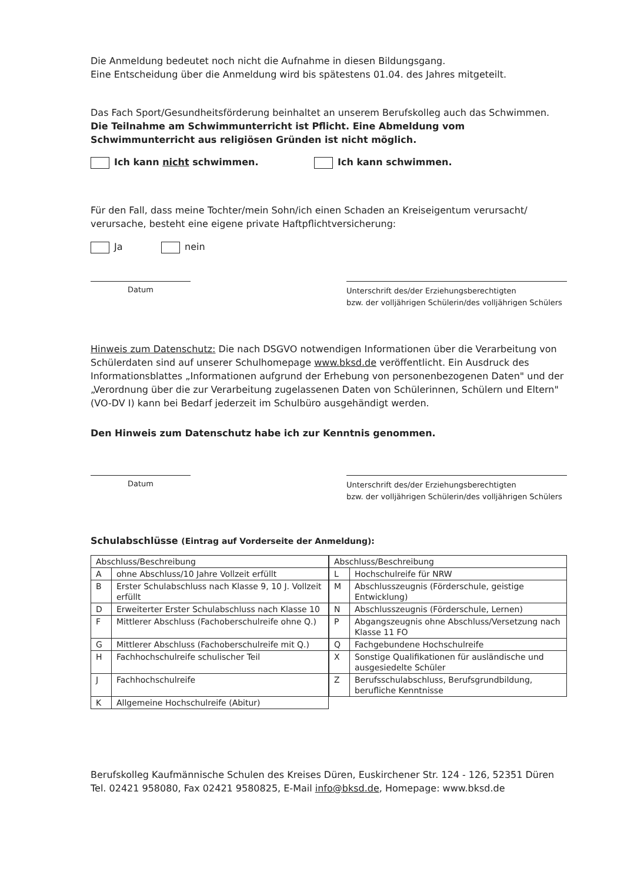Die Anmeldung bedeutet noch nicht die Aufnahme in diesen Bildungsgang.
Eine Entscheidung über die Anmeldung wird bis spätestens 01.04. des Jahres mitgeteilt.
Das Fach Sport/Gesundheitsförderung beinhaltet an unserem Berufskolleg auch das Schwimmen. Die Teilnahme am Schwimmunterricht ist Pflicht. Eine Abmeldung vom Schwimmunterricht aus religiösen Gründen ist nicht möglich.
Ich kann nicht schwimmen. Ich kann schwimmen.
Für den Fall, dass meine Tochter/mein Sohn/ich einen Schaden an Kreiseigentum verursacht/ verursache, besteht eine eigene private Haftpflichtversicherung:
Ja nein
Datum
Unterschrift des/der Erziehungsberechtigten
bzw. der volljährigen Schülerin/des volljährigen Schülers
Hinweis zum Datenschutz: Die nach DSGVO notwendigen Informationen über die Verarbeitung von Schülerdaten sind auf unserer Schulhomepage www.bksd.de veröffentlicht. Ein Ausdruck des Informationsblattes „Informationen aufgrund der Erhebung von personenbezogenen Daten" und der „Verordnung über die zur Verarbeitung zugelassenen Daten von Schülerinnen, Schülern und Eltern" (VO-DV I) kann bei Bedarf jederzeit im Schulbüro ausgehändigt werden.
Den Hinweis zum Datenschutz habe ich zur Kenntnis genommen.
Datum
Unterschrift des/der Erziehungsberechtigten
bzw. der volljährigen Schülerin/des volljährigen Schülers
Schulabschlüsse (Eintrag auf Vorderseite der Anmeldung):
| Abschluss/Beschreibung | |
| --- | --- |
| A | ohne Abschluss/10 Jahre Vollzeit erfüllt |
| B | Erster Schulabschluss nach Klasse 9, 10 J. Vollzeit erfüllt |
| D | Erweiterter Erster Schulabschluss nach Klasse 10 |
| F | Mittlerer Abschluss (Fachoberschulreife ohne Q.) |
| G | Mittlerer Abschluss (Fachoberschulreife mit Q.) |
| H | Fachhochschulreife schulischer Teil |
| J | Fachhochschulreife |
| K | Allgemeine Hochschulreife (Abitur) |
| Abschluss/Beschreibung | |
| --- | --- |
| L | Hochschulreife für NRW |
| M | Abschlusszeugnis (Förderschule, geistige Entwicklung) |
| N | Abschlusszeugnis (Förderschule, Lernen) |
| P | Abgangszeugnis ohne Abschluss/Versetzung nach Klasse 11 FO |
| Q | Fachgebundene Hochschulreife |
| X | Sonstige Qualifikationen für ausländische und ausgesiedelte Schüler |
| Z | Berufsschulabschluss, Berufsgrundbildung, berufliche Kenntnisse |
Berufskolleg Kaufmännische Schulen des Kreises Düren, Euskirchener Str. 124 - 126, 52351 Düren
Tel. 02421 958080, Fax 02421 9580825, E-Mail info@bksd.de, Homepage: www.bksd.de